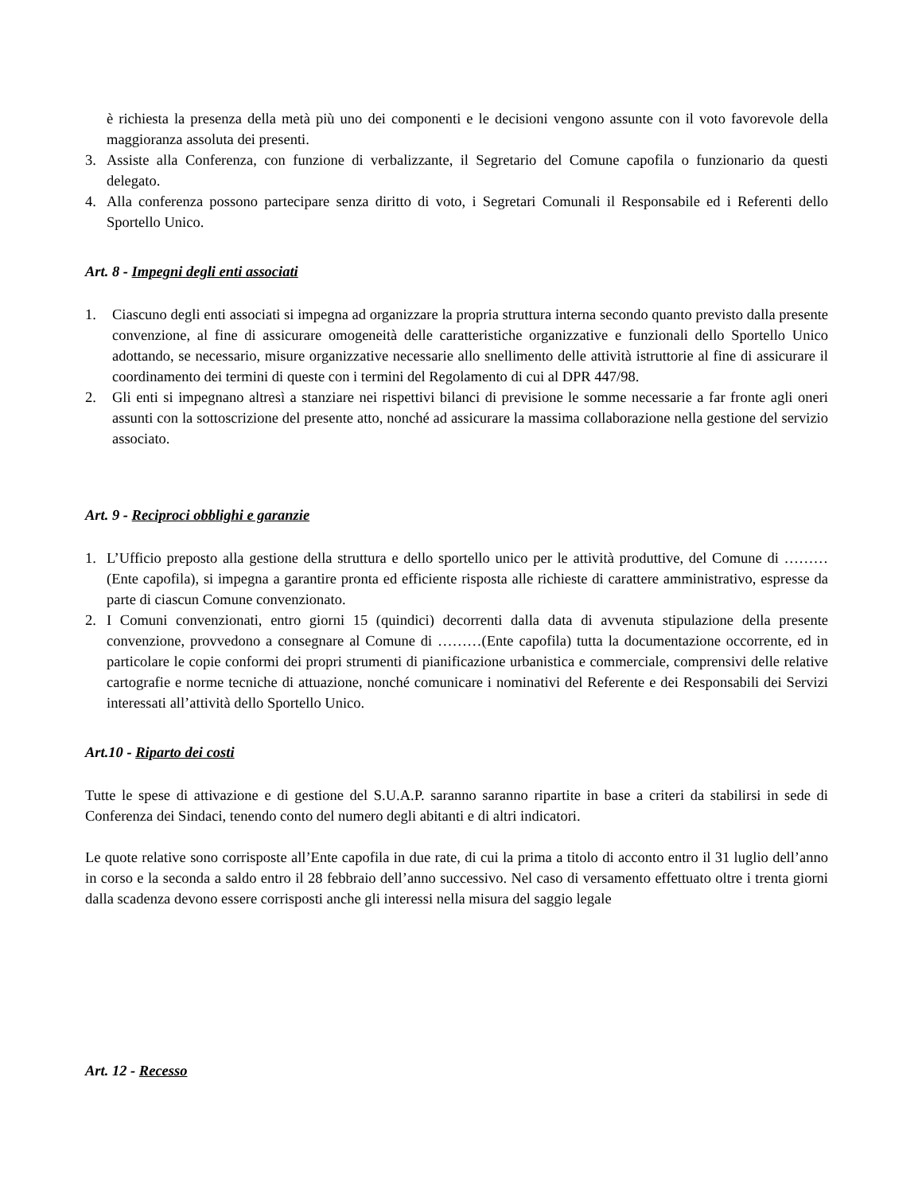è richiesta la presenza della metà più uno dei componenti e le decisioni vengono assunte con il voto favorevole della maggioranza assoluta dei presenti.
3. Assiste alla Conferenza, con funzione di verbalizzante, il Segretario del Comune capofila o funzionario da questi delegato.
4. Alla conferenza possono partecipare senza diritto di voto, i Segretari Comunali il Responsabile ed i Referenti dello Sportello Unico.
Art. 8 - Impegni degli enti associati
1. Ciascuno degli enti associati si impegna ad organizzare la propria struttura interna secondo quanto previsto dalla presente convenzione, al fine di assicurare omogeneità delle caratteristiche organizzative e funzionali dello Sportello Unico adottando, se necessario, misure organizzative necessarie allo snellimento delle attività istruttorie al fine di assicurare il coordinamento dei termini di queste con i termini del Regolamento di cui al DPR 447/98.
2. Gli enti si impegnano altresì a stanziare nei rispettivi bilanci di previsione le somme necessarie a far fronte agli oneri assunti con la sottoscrizione del presente atto, nonché ad assicurare la massima collaborazione nella gestione del servizio associato.
Art. 9 - Reciproci obblighi e garanzie
1. L’Ufficio preposto alla gestione della struttura e dello sportello unico per le attività produttive, del Comune di ………(Ente capofila), si impegna a garantire pronta ed efficiente risposta alle richieste di carattere amministrativo, espresse da parte di ciascun Comune convenzionato.
2. I Comuni convenzionati, entro giorni 15 (quindici) decorrenti dalla data di avvenuta stipulazione della presente convenzione, provvedono a consegnare al Comune di ………(Ente capofila) tutta la documentazione occorrente, ed in particolare le copie conformi dei propri strumenti di pianificazione urbanistica e commerciale, comprensivi delle relative cartografie e norme tecniche di attuazione, nonché comunicare i nominativi del Referente e dei Responsabili dei Servizi interessati all’attività dello Sportello Unico.
Art.10 - Riparto dei costi
Tutte le spese di attivazione e di gestione del S.U.A.P. saranno saranno ripartite in base a criteri da stabilirsi in sede di Conferenza dei Sindaci, tenendo conto del numero degli abitanti e di altri indicatori.
Le quote relative sono corrisposte all’Ente capofila in due rate, di cui la prima a titolo di acconto entro il 31 luglio dell’anno in corso e la seconda a saldo entro il 28 febbraio dell’anno successivo. Nel caso di versamento effettuato oltre i trenta giorni dalla scadenza devono essere corrisposti anche gli interessi nella misura del saggio legale
Art. 12 - Recesso